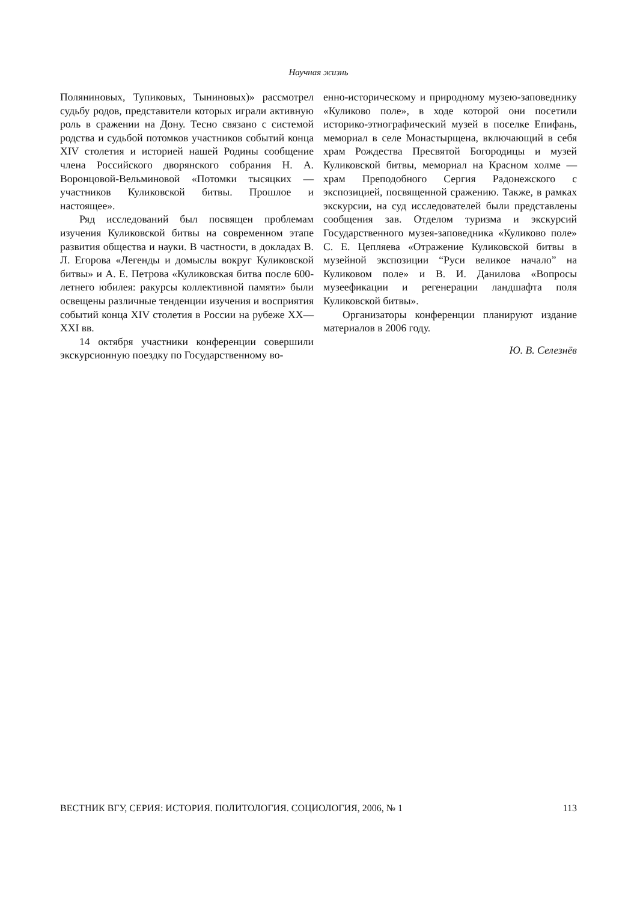Научная жизнь
Поляниновых, Тупиковых, Тыниновых)» рассмотрел судьбу родов, представители которых играли активную роль в сражении на Дону. Тесно связано с системой родства и судьбой потомков участников событий конца XIV столетия и историей нашей Родины сообщение члена Российского дворянского собрания Н. А. Воронцовой-Вельминовой «Потомки тысяцких — участников Куликовской битвы. Прошлое и настоящее».
Ряд исследований был посвящен проблемам изучения Куликовской битвы на современном этапе развития общества и науки. В частности, в докладах В. Л. Егорова «Легенды и домыслы вокруг Куликовской битвы» и А. Е. Петрова «Куликовская битва после 600-летнего юбилея: ракурсы коллективной памяти» были освещены различные тенденции изучения и восприятия событий конца XIV столетия в России на рубеже XX—XXI вв.
14 октября участники конференции совершили экскурсионную поездку по Государственному во-
енно-историческому и природному музею-заповеднику «Куликово поле», в ходе которой они посетили историко-этнографический музей в поселке Епифань, мемориал в селе Монастырщена, включающий в себя храм Рождества Пресвятой Богородицы и музей Куликовской битвы, мемориал на Красном холме — храм Преподобного Сергия Радонежского с экспозицией, посвященной сражению. Также, в рамках экскурсии, на суд исследователей были представлены сообщения зав. Отделом туризма и экскурсий Государственного музея-заповедника «Куликово поле» С. Е. Цепляева «Отражение Куликовской битвы в музейной экспозиции “Руси великое начало” на Куликовом поле» и В. И. Данилова «Вопросы музеефикации и регенерации ландшафта поля Куликовской битвы».
Организаторы конференции планируют издание материалов в 2006 году.
Ю. В. Селезнёв
ВЕСТНИК ВГУ, СЕРИЯ: ИСТОРИЯ. ПОЛИТОЛОГИЯ. СОЦИОЛОГИЯ, 2006, № 1 113